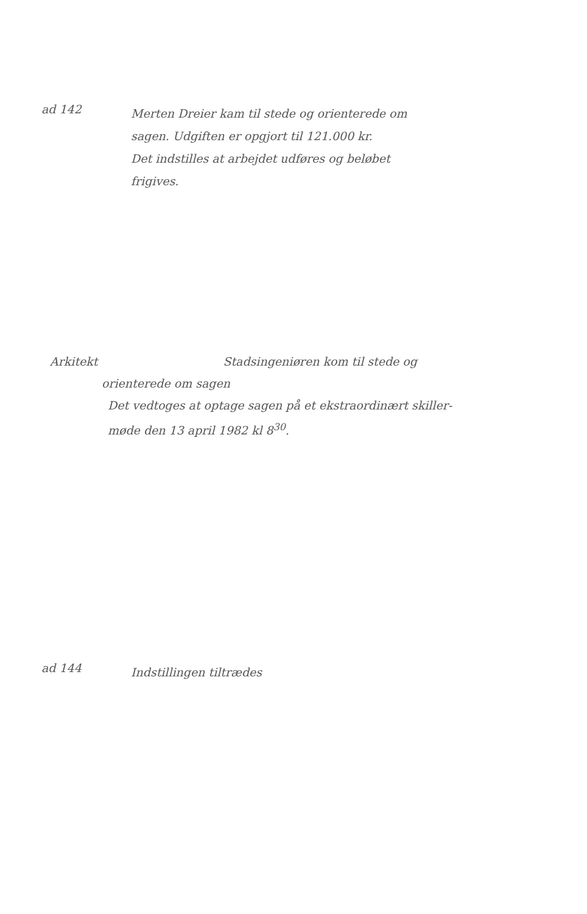ad 142
Merten Dreier kam til stede og orienterede om
sagen. Udgiften er opgjort til 121.000 kr.
Det indstilles at arbejdet udføres og beløbet
frigives.
Arkitekt Stadsingeniøren kom til stede og
orienterede om sagen
Det vedtoges at optage sagen på et ekstraordinært skiller-
møde den 13 april 1982 kl 8<sup>30</sup>.
ad 144 Indstillingen tiltrædes